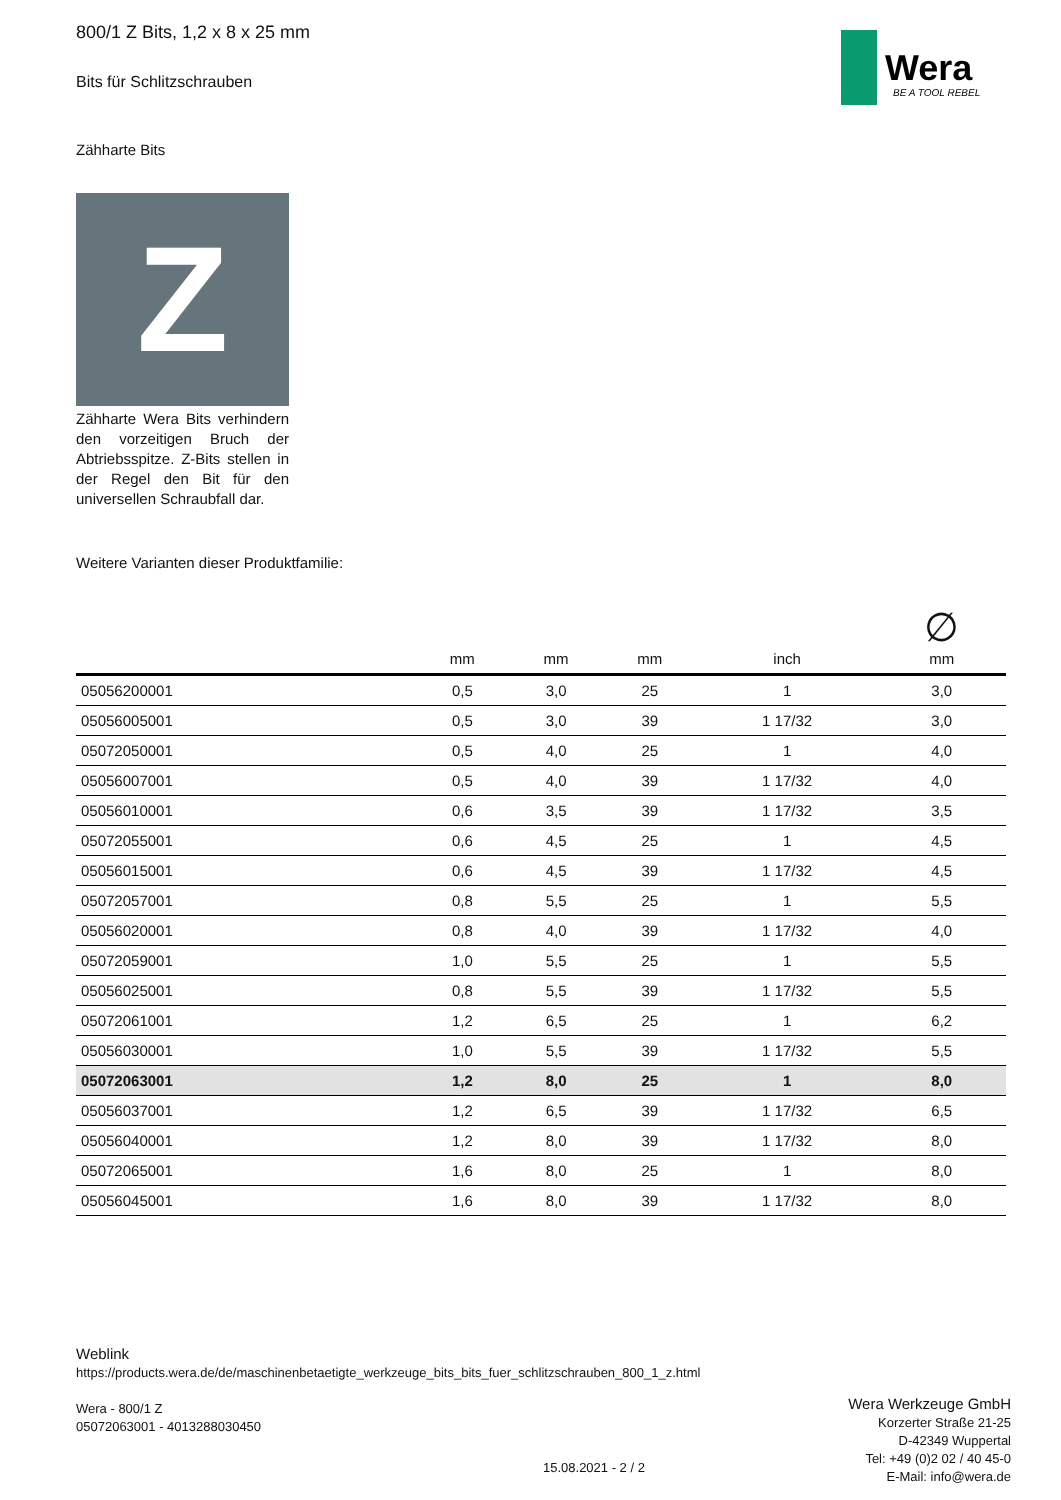Wera
BE A TOOL REBEL
800/1 Z Bits, 1,2 x 8 x 25 mm
Bits für Schlitzschrauben
Zähharte Bits
Z
Zähharte Wera Bits verhindern den vorzeitigen Bruch der Abtriebsspitze. Z-Bits stellen in der Regel den Bit für den universellen Schraubfall dar.
Weitere Varianten dieser Produktfamilie:
| | mm | mm | mm | inch | ∅ mm |
| --- | --- | --- | --- | --- | --- |
| 05056200001 | 0,5 | 3,0 | 25 | 1 | 3,0 |
| 05056005001 | 0,5 | 3,0 | 39 | 1 17/32 | 3,0 |
| 05072050001 | 0,5 | 4,0 | 25 | 1 | 4,0 |
| 05056007001 | 0,5 | 4,0 | 39 | 1 17/32 | 4,0 |
| 05056010001 | 0,6 | 3,5 | 39 | 1 17/32 | 3,5 |
| 05072055001 | 0,6 | 4,5 | 25 | 1 | 4,5 |
| 05056015001 | 0,6 | 4,5 | 39 | 1 17/32 | 4,5 |
| 05072057001 | 0,8 | 5,5 | 25 | 1 | 5,5 |
| 05056020001 | 0,8 | 4,0 | 39 | 1 17/32 | 4,0 |
| 05072059001 | 1,0 | 5,5 | 25 | 1 | 5,5 |
| 05056025001 | 0,8 | 5,5 | 39 | 1 17/32 | 5,5 |
| 05072061001 | 1,2 | 6,5 | 25 | 1 | 6,2 |
| 05056030001 | 1,0 | 5,5 | 39 | 1 17/32 | 5,5 |
| 05072063001 | 1,2 | 8,0 | 25 | 1 | 8,0 |
| 05056037001 | 1,2 | 6,5 | 39 | 1 17/32 | 6,5 |
| 05056040001 | 1,2 | 8,0 | 39 | 1 17/32 | 8,0 |
| 05072065001 | 1,6 | 8,0 | 25 | 1 | 8,0 |
| 05056045001 | 1,6 | 8,0 | 39 | 1 17/32 | 8,0 |
Weblink
https://products.wera.de/de/maschinenbetaetigte_werkzeuge_bits_bits_fuer_schlitzschrauben_800_1_z.html
Wera - 800/1 Z
05072063001 - 4013288030450
Wera Werkzeuge GmbH
Korzerter Straße 21-25
D-42349 Wuppertal
Tel: +49 (0)2 02 / 40 45-0
E-Mail: info@wera.de
15.08.2021 - 2 / 2